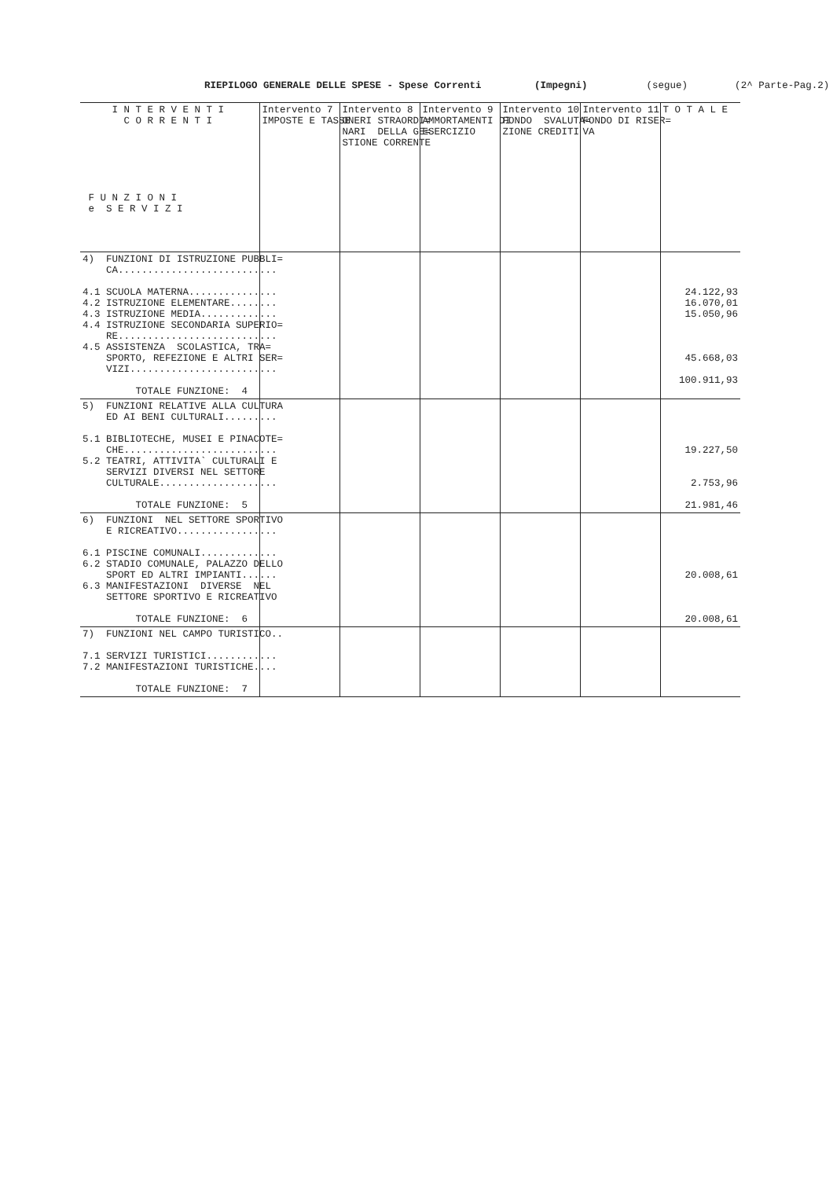RIEPILOGO GENERALE DELLE SPESE - Spese Correnti (Impegni) (segue) (2^ Parte-Pag.2)
| I N T E R V E N T I C O R R E N T I F U N Z I O N I e S E R V I Z I | Intervento 7 IMPOSTE E TASSE | Intervento 8 ONERI STRAORDI= NARI DELLA GE= STIONE CORRENTE | Intervento 9 AMMORTAMENTI DI ESERCIZIO | Intervento 10 FONDO SVALUTA= ZIONE CREDITI | Intervento 11 FONDO DI RISER= VA | T O T A L E |
| --- | --- | --- | --- | --- | --- | --- |
| 4) FUNZIONI DI ISTRUZIONE PUBBLI= CA........................... 4.1 SCUOLA MATERNA............... 4.2 ISTRUZIONE ELEMENTARE........ 4.3 ISTRUZIONE MEDIA............. 4.4 ISTRUZIONE SECONDARIA SUPERIO= RE........................... 4.5 ASSISTENZA SCOLASTICA, TRA= SPORTO, REFEZIONE E ALTRI SER= VIZI......................... TOTALE FUNZIONE: 4 | | | | | | 24.122,93 16.070,01 15.050,96 45.668,03 100.911,93 |
| 5) FUNZIONI RELATIVE ALLA CULTURA ED AI BENI CULTURALI......... 5.1 BIBLIOTECHE, MUSEI E PINACOTE= CHE.......................... 5.2 TEATRI, ATTIVITA` CULTURALI E SERVIZI DIVERSI NEL SETTORE CULTURALE.................... TOTALE FUNZIONE: 5 | | | | | | 19.227,50 2.753,96 21.981,46 |
| 6) FUNZIONI NEL SETTORE SPORTIVO E RICREATIVO................. 6.1 PISCINE COMUNALI............. 6.2 STADIO COMUNALE, PALAZZO DELLO SPORT ED ALTRI IMPIANTI...... 6.3 MANIFESTAZIONI DIVERSE NEL SETTORE SPORTIVO E RICREATIVO TOTALE FUNZIONE: 6 | | | | | | 20.008,61 20.008,61 |
| 7) FUNZIONI NEL CAMPO TURISTICO.. 7.1 SERVIZI TURISTICI............ 7.2 MANIFESTAZIONI TURISTICHE.... TOTALE FUNZIONE: 7 | | | | | | |